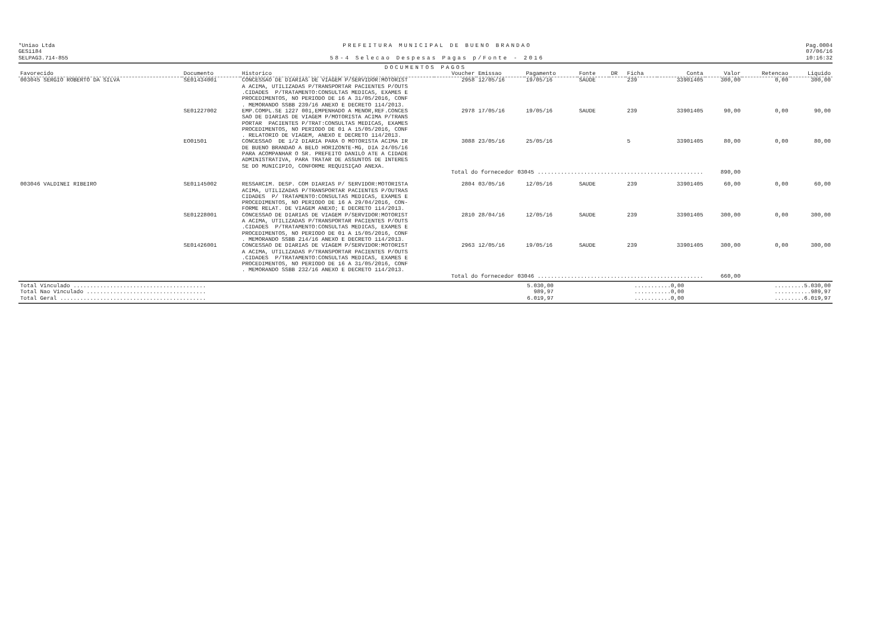*Uniao Ltda
GES1184
SELPAG3.714-855
PREFEITURA MUNICIPAL DE BUENO BRANDAO
58-4 Selecao Despesas Pagas p/Fonte - 2016
Pag.0004
07/06/16
10:16:32
DOCUMENTOS PAGOS
| Favorecido | Documento | Historico | Voucher | Emissao | Pagamento | Fonte | DR | Ficha | Conta | Valor | Retencao | Liquido |
| --- | --- | --- | --- | --- | --- | --- | --- | --- | --- | --- | --- | --- |
| 003045 SERGIO ROBERTO DA SILVA | SE01434001 | CONCESSAO DE DIARIAS DE VIAGEM P/SERVIDOR:MOTORIST A ACIMA, UTILIZADAS P/TRANSPORTAR PACIENTES P/OUTS .CIDADES P/TRATAMENTO:CONSULTAS MEDICAS, EXAMES E PROCEDIMENTOS, NO PERIODO DE 16 A 31/05/2016, CONF . MEMORANDO SSBB 239/16 ANEXO E DECRETO 114/2013. | 2958 | 12/05/16 | 19/05/16 | SAUDE | | 239 | 33901405 | 300,00 | 0,00 | 300,00 |
| | SE01227002 | EMP.COMPL.SE 1227 001,EMPENHADO A MENOR,REF.CONCES SAO DE DIARIAS DE VIAGEM P/MOTORISTA ACIMA P/TRANS PORTAR PACIENTES P/TRAT:CONSULTAS MEDICAS, EXAMES PROCEDIMENTOS, NO PERIODO DE 01 A 15/05/2016, CONF . RELATORIO DE VIAGEM, ANEXO E DECRETO 114/2013. | 2978 | 17/05/16 | 19/05/16 | SAUDE | | 239 | 33901405 | 90,00 | 0,00 | 90,00 |
| | EO01501 | CONCESSAO DE 1/2 DIARIA PARA O MOTORISTA ACIMA IR DE BUENO BRANDAO A BELO HORIZONTE-MG, DIA 24/05/16 PARA ACOMPANHAR O SR. PREFEITO DANILO ATE A CIDADE ADMINISTRATIVA, PARA TRATAR DE ASSUNTOS DE INTERES SE DO MUNICIPIO, CONFORME REQUISIÇAO ANEXA. | 3088 | 23/05/16 | 25/05/16 | | | 5 | 33901405 | 80,00 | 0,00 | 80,00 |
| Total do fornecedor 03045 .................................................. | | | | | | | | | | 890,00 | | |
| 003046 VALDINEI RIBEIRO | SE01145002 | RESSARCIM. DESP. COM DIARIAS P/ SERVIDOR:MOTORISTA ACIMA, UTILIZADAS P/TRANSPORTAR PACIENTES P/OUTRAS CIDADES P/ TRATAMENTO:CONSULTAS MEDICAS, EXAMES E PROCEDIMENTOS, NO PERIODO DE 16 A 29/04/2016, CON- FORME RELAT. DE VIAGEM ANEXO; E DECRETO 114/2013. | 2804 | 03/05/16 | 12/05/16 | SAUDE | | 239 | 33901405 | 60,00 | 0,00 | 60,00 |
| | SE01228001 | CONCESSAO DE DIARIAS DE VIAGEM P/SERVIDOR:MOTORIST A ACIMA, UTILIZADAS P/TRANSPORTAR PACIENTES P/OUTS .CIDADES P/TRATAMENTO:CONSULTAS MEDICAS, EXAMES E PROCEDIMENTOS, NO PERIODO DE 01 A 15/05/2016, CONF . MEMORANDO SSBB 214/16 ANEXO E DECRETO 114/2013. | 2810 | 28/04/16 | 12/05/16 | SAUDE | | 239 | 33901405 | 300,00 | 0,00 | 300,00 |
| | SE01426001 | CONCESSAO DE DIARIAS DE VIAGEM P/SERVIDOR:MOTORIST A ACIMA, UTILIZADAS P/TRANSPORTAR PACIENTES P/OUTS .CIDADES P/TRATAMENTO:CONSULTAS MEDICAS, EXAMES E PROCEDIMENTOS, NO PERIODO DE 16 A 31/05/2016, CONF . MEMORANDO SSBB 232/16 ANEXO E DECRETO 114/2013. | 2963 | 12/05/16 | 19/05/16 | SAUDE | | 239 | 33901405 | 300,00 | 0,00 | 300,00 |
| Total do fornecedor 03046 .................................................. | | | | | | | | | | 660,00 | | |
| Total Vinculado ........................................ | 5.030,00 | ...........0,00 | .........5.030,00 |
| Total Nao Vinculado .................................... | 989,97 | ...........0,00 | ...........989,97 |
| Total Geral ............................................ | 6.019,97 | ...........0,00 | .........6.019,97 |